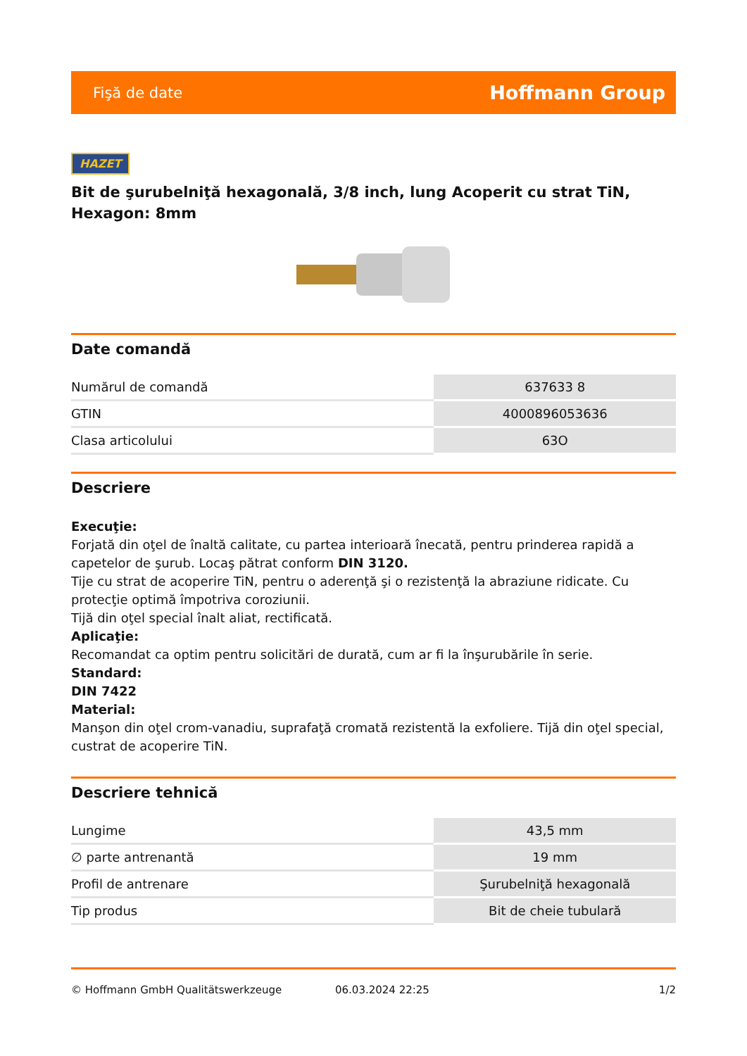Fişă de date Hoffmann Group
HAZET
Bit de şurubelniţă hexagonală, 3/8 inch, lung Acoperit cu strat TiN, Hexagon: 8mm
Date comandă
| Numărul de comandă | 637633 8 |
| GTIN | 4000896053636 |
| Clasa articolului | 63O |
Descriere
Execuţie:
Forjată din oţel de înaltă calitate, cu partea interioară înecată, pentru prinderea rapidă a capetelor de şurub. Locaş pătrat conform DIN 3120.
Tije cu strat de acoperire TiN, pentru o aderenţă şi o rezistenţă la abraziune ridicate. Cu protecţie optimă împotriva coroziunii.
Tijă din oţel special înalt aliat, rectificată.
Aplicaţie:
Recomandat ca optim pentru solicitări de durată, cum ar fi la înşurubările în serie.
Standard:
DIN 7422
Material:
Manşon din oţel crom-vanadiu, suprafaţă cromată rezistentă la exfoliere. Tijă din oţel special, custrat de acoperire TiN.
Descriere tehnică
| Lungime | 43,5 mm |
| ∅ parte antrenantă | 19 mm |
| Profil de antrenare | Şurubelniţă hexagonală |
| Tip produs | Bit de cheie tubulară |
© Hoffmann GmbH Qualitätswerkzeuge 06.03.2024 22:25 1/2